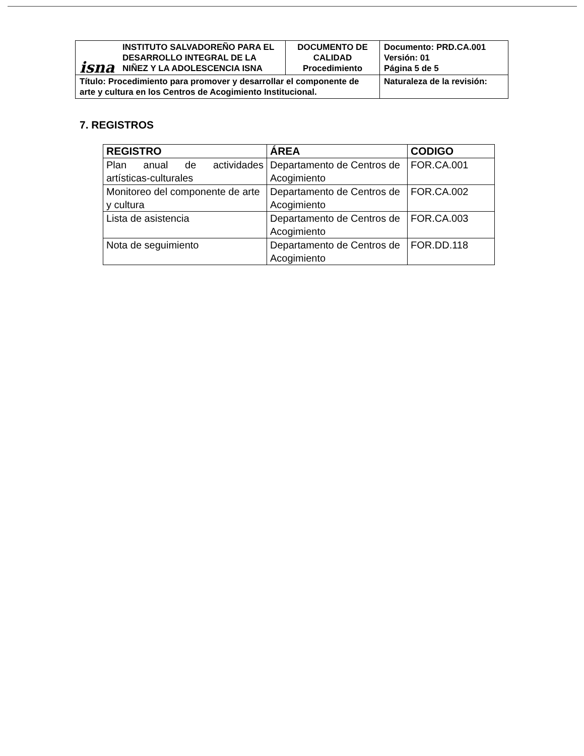| isna INSTITUTO SALVADOREÑO PARA EL DESARROLLO INTEGRAL DE LA NIÑEZ Y LA ADOLESCENCIA ISNA | DOCUMENTO DE CALIDAD Procedimiento | Documento: PRD.CA.001 Versión: 01 Página 5 de 5 |
| Título: Procedimiento para promover y desarrollar el componente de arte y cultura en los Centros de Acogimiento Institucional. | | Naturaleza de la revisión: |
7. REGISTROS
| REGISTRO | ÁREA | CODIGO |
| --- | --- | --- |
| Plan anual de actividades artísticas-culturales | Departamento de Centros de Acogimiento | FOR.CA.001 |
| Monitoreo del componente de arte y cultura | Departamento de Centros de Acogimiento | FOR.CA.002 |
| Lista de asistencia | Departamento de Centros de Acogimiento | FOR.CA.003 |
| Nota de seguimiento | Departamento de Centros de Acogimiento | FOR.DD.118 |